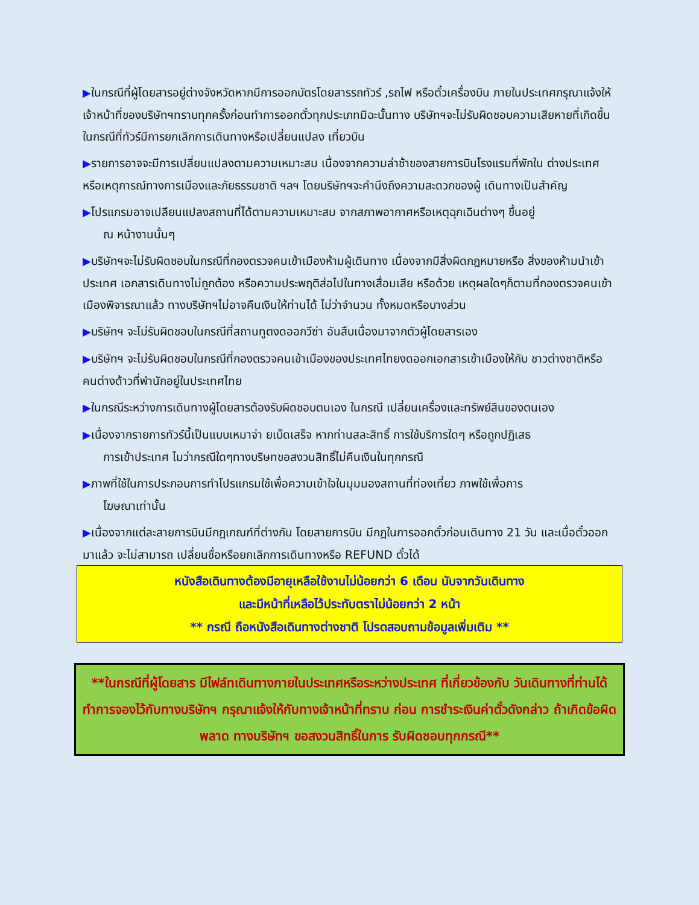▶ในกรณีที่ผู้โดยสารอยู่ต่างจังหวัดหากมีการออกบัตรโดยสารรถทัวร์ ,รถไฟ หรือตั๋วเครื่องบิน ภายในประเทศกรุณาแจ้งให้เจ้าหน้าที่ของบริษัทฯทราบทุกครั้งก่อนทำการออกตั๋วทุกประเภทมิฉะนั้นทาง บริษัทฯจะไม่รับผิดชอบความเสียหายที่เกิดขึ้นในกรณีที่ทัวร์มีการยกเลิกการเดินทางหรือเปลี่ยนแปลง เที่ยวบิน
▶รายการอาจจะมีการเปลี่ยนแปลงตามความเหมาะสม เนื่องจากความล่าช้าของสายการบินโรงแรมที่พักใน ต่างประเทศ หรือเหตุการณ์ทางการเมืองและภัยธรรมชาติ ฯลฯ โดยบริษัทฯจะคำนึงถึงความสะดวกของผู้ เดินทางเป็นสำคัญ
▶โปรแกรมอาจเปลียนแปลงสถานที่ได้ตามความเหมาะสม จากสภาพอากาศหรือเหตุฉุกเฉินต่างๆ ขึ้นอยู่
ณ หน้างานนั้นๆ
▶บริษัทฯจะไม่รับผิดชอบในกรณีที่กองตรวจคนเข้าเมืองห้ามผู้เดินทาง เนื่องจากมีสิ่งผิดกฎหมายหรือ สิ่งของห้ามนำเข้าประเทศ เอกสารเดินทางไม่ถูกต้อง หรือความประพฤติส่อไปในทางเสื่อมเสีย หรือด้วย เหตุผลใดๆก็ตามที่กองตรวจคนเข้าเมืองพิจารณาแล้ว ทางบริษัทฯไม่อาจคืนเงินให้ท่านได้ ไม่ว่าจำนวน ทั้งหมดหรือบางส่วน
▶บริษัทฯ จะไม่รับผิดชอบในกรณีที่สถานทูตงดออกวีซ่า อันสืบเนื่องมาจากตัวผู้โดยสารเอง
▶บริษัทฯ จะไม่รับผิดชอบในกรณีที่กองตรวจคนเข้าเมืองของประเทศไทยงดออกเอกสารเข้าเมืองให้กับ ชาวต่างชาติหรือ คนต่างด้าวที่พำนักอยู่ในประเทศไทย
▶ในกรณีระหว่างการเดินทางผู้โดยสารต้องรับผิดชอบตนเอง ในกรณี เปลี่ยนเครื่องและทรัพย์สินของตนเอง
▶เนื่องจากรายการทัวร์นี้เป็นแบบเหมาจ่า ยเบ็ดเสร็จ หากท่านสละสิทธิ์ การใช้บริการใดๆ หรือถูกปฏิเสธ
การเข้าประเทศ ไมว่ากรณีใดๆทางบริษทขอสงวนสิทธิ์ไม่คืนเงินในทุกกรณี
▶ภาพที่ใช้ในการประกอบการทำโปรแกรมใช้เพื่อความเข้าใจในมุมมองสถานที่ท่องเที่ยว ภาพใช้เพื่อการ
โฆษณาเท่านั้น
▶เนื่องจากแต่ละสายการบินมีกฎเกณฑ์ที่ต่างกัน โดยสายการบิน มีกฎในการออกตั๋วก่อนเดินทาง 21 วัน และเมื่อตั๋วออกมาแล้ว จะไม่สามารถ เปลี่ยนชื่อหรือยกเลิกการเดินทางหรือ REFUND ตั๋วได้
หนังสือเดินทางต้องมีอายุเหลือใช้งานไม่น้อยกว่า 6 เดือน นับจากวันเดินทาง
และมีหน้าที่เหลือไว้ประทับตราไม่น้อยกว่า 2 หน้า
** กรณี ถือหนังสือเดินทางต่างชาติ โปรดสอบถามข้อมูลเพิ่มเติม **
**ในกรณีที่ผู้โดยสาร มีไฟล์ทเดินทางภายในประเทศหรือระหว่างประเทศ ที่เกี่ยวข้องกับ วันเดินทางที่ท่านได้ทำการจองไว้กับทางบริษัทฯ กรุณาแจ้งให้กับทางเจ้าหน้าที่ทราบ ก่อน การชำระเงินค่าตั๋วดังกล่าว ถ้าเกิดข้อผิดพลาด ทางบริษัทฯ ขอสงวนสิทธิ์ในการ รับผิดชอบทุกกรณี**